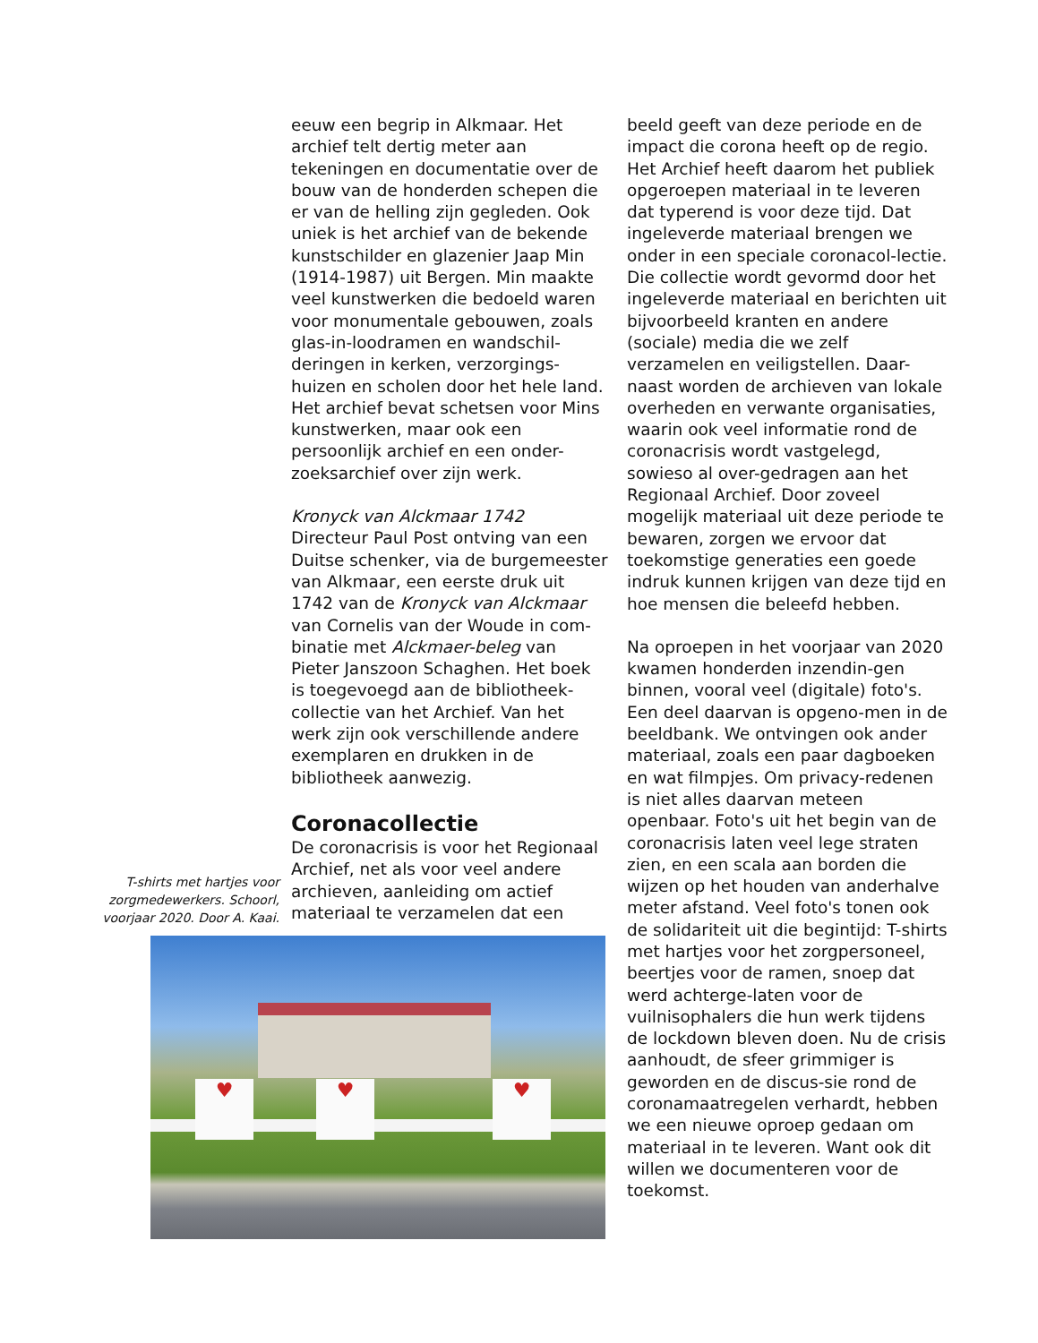eeuw een begrip in Alkmaar. Het archief telt dertig meter aan tekeningen en documentatie over de bouw van de honderden schepen die er van de helling zijn gegleden. Ook uniek is het archief van de bekende kunstschilder en glazenier Jaap Min (1914-1987) uit Bergen. Min maakte veel kunstwerken die bedoeld waren voor monumentale gebouwen, zoals glas-in-loodramen en wandschil-deringen in kerken, verzorgings-huizen en scholen door het hele land. Het archief bevat schetsen voor Mins kunstwerken, maar ook een persoonlijk archief en een onder-zoeksarchief over zijn werk.
Kronyck van Alckmaar 1742
Directeur Paul Post ontving van een Duitse schenker, via de burgemeester van Alkmaar, een eerste druk uit 1742 van de Kronyck van Alckmaar van Cornelis van der Woude in com-binatie met Alckmaer-beleg van Pieter Janszoon Schaghen. Het boek is toegevoegd aan de bibliotheek-collectie van het Archief. Van het werk zijn ook verschillende andere exemplaren en drukken in de bibliotheek aanwezig.
Coronacollectie
De coronacrisis is voor het Regionaal Archief, net als voor veel andere archieven, aanleiding om actief materiaal te verzamelen dat een
beeld geeft van deze periode en de impact die corona heeft op de regio. Het Archief heeft daarom het publiek opgeroepen materiaal in te leveren dat typerend is voor deze tijd. Dat ingeleverde materiaal brengen we onder in een speciale coronacol-lectie. Die collectie wordt gevormd door het ingeleverde materiaal en berichten uit bijvoorbeeld kranten en andere (sociale) media die we zelf verzamelen en veiligstellen. Daar-naast worden de archieven van lokale overheden en verwante organisaties, waarin ook veel informatie rond de coronacrisis wordt vastgelegd, sowieso al over-gedragen aan het Regionaal Archief. Door zoveel mogelijk materiaal uit deze periode te bewaren, zorgen we ervoor dat toekomstige generaties een goede indruk kunnen krijgen van deze tijd en hoe mensen die beleefd hebben.
Na oproepen in het voorjaar van 2020 kwamen honderden inzendin-gen binnen, vooral veel (digitale) foto's. Een deel daarvan is opgeno-men in de beeldbank. We ontvingen ook ander materiaal, zoals een paar dagboeken en wat filmpjes. Om privacy-redenen is niet alles daarvan meteen openbaar. Foto's uit het begin van de coronacrisis laten veel lege straten zien, en een scala aan borden die wijzen op het houden van anderhalve meter afstand. Veel foto's tonen ook de solidariteit uit die begintijd: T-shirts met hartjes voor het zorgpersoneel, beertjes voor de ramen, snoep dat werd achterge-laten voor de vuilnisophalers die hun werk tijdens de lockdown bleven doen. Nu de crisis aanhoudt, de sfeer grimmiger is geworden en de discus-sie rond de coronamaatregelen verhardt, hebben we een nieuwe oproep gedaan om materiaal in te leveren. Want ook dit willen we documenteren voor de toekomst.
T-shirts met hartjes voor zorgmedewerkers. Schoorl, voorjaar 2020. Door A. Kaai.
♥ ♥ ♥